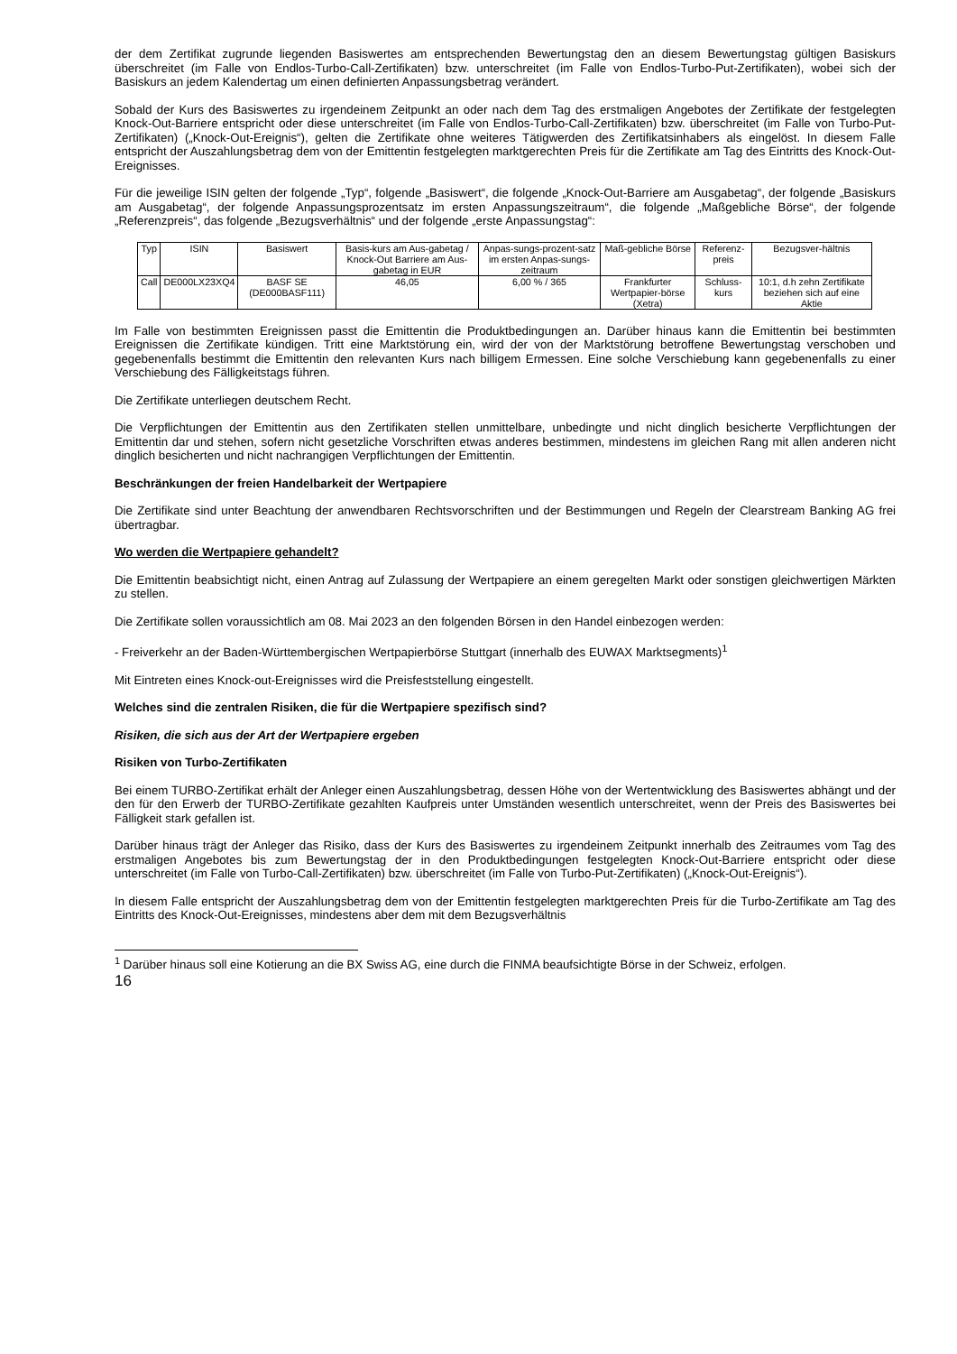der dem Zertifikat zugrunde liegenden Basiswertes am entsprechenden Bewertungstag den an diesem Bewertungstag gültigen Basiskurs überschreitet (im Falle von Endlos-Turbo-Call-Zertifikaten) bzw. unterschreitet (im Falle von Endlos-Turbo-Put-Zertifikaten), wobei sich der Basiskurs an jedem Kalendertag um einen definierten Anpassungsbetrag verändert.
Sobald der Kurs des Basiswertes zu irgendeinem Zeitpunkt an oder nach dem Tag des erstmaligen Angebotes der Zertifikate der festgelegten Knock-Out-Barriere entspricht oder diese unterschreitet (im Falle von Endlos-Turbo-Call-Zertifikaten) bzw. überschreitet (im Falle von Turbo-Put-Zertifikaten) („Knock-Out-Ereignis“), gelten die Zertifikate ohne weiteres Tätigwerden des Zertifikatsinhabers als eingelöst. In diesem Falle entspricht der Auszahlungsbetrag dem von der Emittentin festgelegten marktgerechten Preis für die Zertifikate am Tag des Eintritts des Knock-Out-Ereignisses.
Für die jeweilige ISIN gelten der folgende „Typ“, folgende „Basiswert“, die folgende „Knock-Out-Barriere am Ausgabetag“, der folgende „Basiskurs am Ausgabetag“, der folgende Anpassungsprozentsatz im ersten Anpassungszeitraum“, die folgende „Maßgebliche Börse“, der folgende „Referenzpreis“, das folgende „Bezugsverhältnis“ und der folgende „erste Anpassungstag“:
| Typ | ISIN | Basiswert | Basis-kurs am Aus-gabetag / Knock-Out Barriere am Aus-gabetag in EUR | Anpas-sungs-prozent-satz im ersten Anpas-sungs-zeitraum | Maß-gebliche Börse | Referenz-preis | Bezugsver-hältnis |
| Call | DE000LX23XQ4 | BASF SE (DE000BASF111) | 46,05 | 6,00 % / 365 | Frankfurter Wertpapier-börse (Xetra) | Schluss-kurs | 10:1, d.h zehn Zertifikate beziehen sich auf eine Aktie |
Im Falle von bestimmten Ereignissen passt die Emittentin die Produktbedingungen an. Darüber hinaus kann die Emittentin bei bestimmten Ereignissen die Zertifikate kündigen. Tritt eine Marktstörung ein, wird der von der Marktstörung betroffene Bewertungstag verschoben und gegebenenfalls bestimmt die Emittentin den relevanten Kurs nach billigem Ermessen. Eine solche Verschiebung kann gegebenenfalls zu einer Verschiebung des Fälligkeitstags führen.
Die Zertifikate unterliegen deutschem Recht.
Die Verpflichtungen der Emittentin aus den Zertifikaten stellen unmittelbare, unbedingte und nicht dinglich besicherte Verpflichtungen der Emittentin dar und stehen, sofern nicht gesetzliche Vorschriften etwas anderes bestimmen, mindestens im gleichen Rang mit allen anderen nicht dinglich besicherten und nicht nachrangigen Verpflichtungen der Emittentin.
Beschränkungen der freien Handelbarkeit der Wertpapiere
Die Zertifikate sind unter Beachtung der anwendbaren Rechtsvorschriften und der Bestimmungen und Regeln der Clearstream Banking AG frei übertragbar.
Wo werden die Wertpapiere gehandelt?
Die Emittentin beabsichtigt nicht, einen Antrag auf Zulassung der Wertpapiere an einem geregelten Markt oder sonstigen gleichwertigen Märkten zu stellen.
Die Zertifikate sollen voraussichtlich am 08. Mai 2023 an den folgenden Börsen in den Handel einbezogen werden:
- Freiverkehr an der Baden-Württembergischen Wertpapierbörse Stuttgart (innerhalb des EUWAX Marktsegments)<sup>1</sup>
Mit Eintreten eines Knock-out-Ereignisses wird die Preisfeststellung eingestellt.
Welches sind die zentralen Risiken, die für die Wertpapiere spezifisch sind?
Risiken, die sich aus der Art der Wertpapiere ergeben
Risiken von Turbo-Zertifikaten
Bei einem TURBO-Zertifikat erhält der Anleger einen Auszahlungsbetrag, dessen Höhe von der Wertentwicklung des Basiswertes abhängt und der den für den Erwerb der TURBO-Zertifikate gezahlten Kaufpreis unter Umständen wesentlich unterschreitet, wenn der Preis des Basiswertes bei Fälligkeit stark gefallen ist.
Darüber hinaus trägt der Anleger das Risiko, dass der Kurs des Basiswertes zu irgendeinem Zeitpunkt innerhalb des Zeitraumes vom Tag des erstmaligen Angebotes bis zum Bewertungstag der in den Produktbedingungen festgelegten Knock-Out-Barriere entspricht oder diese unterschreitet (im Falle von Turbo-Call-Zertifikaten) bzw. überschreitet (im Falle von Turbo-Put-Zertifikaten) („Knock-Out-Ereignis“).
In diesem Falle entspricht der Auszahlungsbetrag dem von der Emittentin festgelegten marktgerechten Preis für die Turbo-Zertifikate am Tag des Eintritts des Knock-Out-Ereignisses, mindestens aber dem mit dem Bezugsverhältnis
<sup>1</sup> Darüber hinaus soll eine Kotierung an die BX Swiss AG, eine durch die FINMA beaufsichtigte Börse in der Schweiz, erfolgen.
16